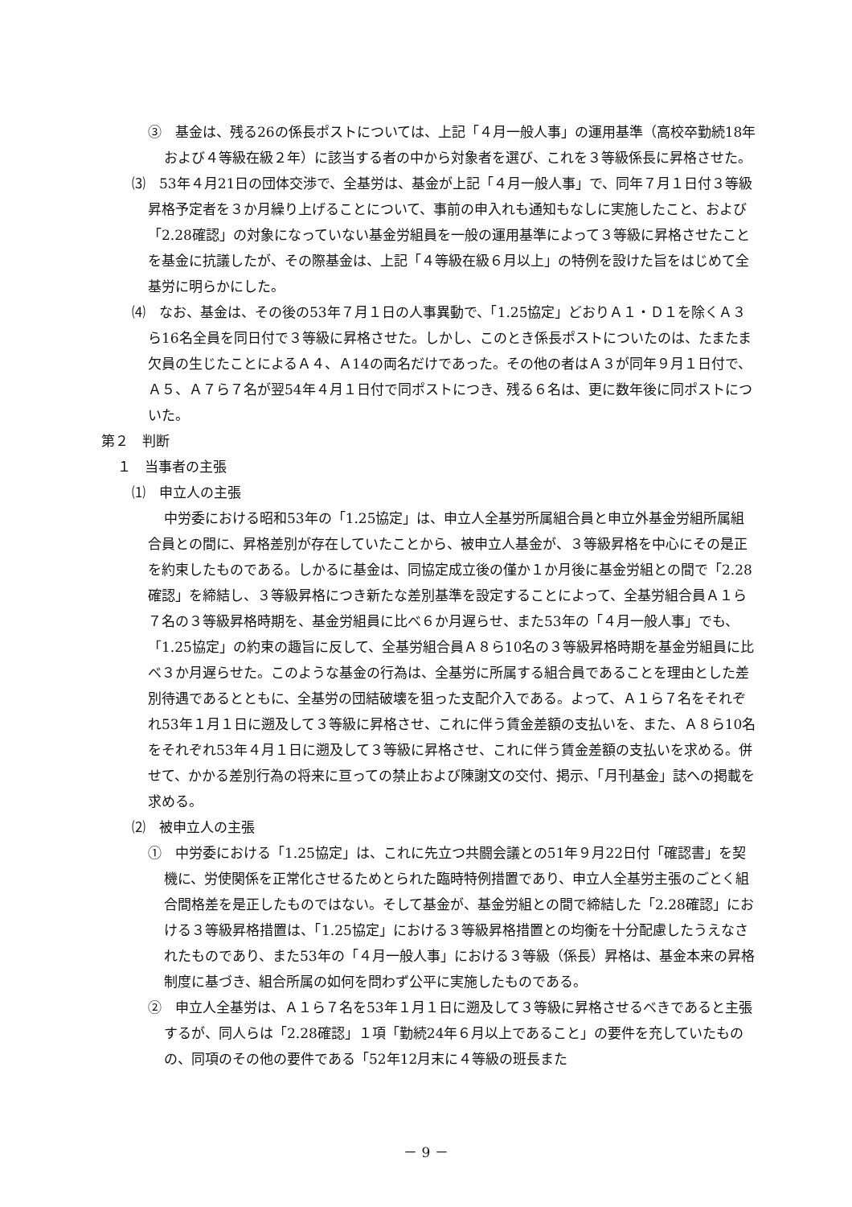③　基金は、残る26の係長ポストについては、上記「４月一般人事」の運用基準（高校卒勤続18年および４等級在級２年）に該当する者の中から対象者を選び、これを３等級係長に昇格させた。
⑶　53年４月21日の団体交渉で、全基労は、基金が上記「４月一般人事」で、同年７月１日付３等級昇格予定者を３か月繰り上げることについて、事前の申入れも通知もなしに実施したこと、および「2.28確認」の対象になっていない基金労組員を一般の運用基準によって３等級に昇格させたことを基金に抗議したが、その際基金は、上記「４等級在級６月以上」の特例を設けた旨をはじめて全基労に明らかにした。
⑷　なお、基金は、その後の53年７月１日の人事異動で、「1.25協定」どおりＡ１・Ｄ１を除くＡ３ら16名全員を同日付で３等級に昇格させた。しかし、このとき係長ポストについたのは、たまたま欠員の生じたことによるＡ４、Ａ14の両名だけであった。その他の者はＡ３が同年９月１日付で、Ａ５、Ａ７ら７名が翌54年４月１日付で同ポストにつき、残る６名は、更に数年後に同ポストについた。
第２　判断
１　当事者の主張
⑴　申立人の主張
中労委における昭和53年の「1.25協定」は、申立人全基労所属組合員と申立外基金労組所属組合員との間に、昇格差別が存在していたことから、被申立人基金が、３等級昇格を中心にその是正を約束したものである。しかるに基金は、同協定成立後の僅か１か月後に基金労組との間で「2.28確認」を締結し、３等級昇格につき新たな差別基準を設定することによって、全基労組合員Ａ１ら７名の３等級昇格時期を、基金労組員に比べ６か月遅らせ、また53年の「４月一般人事」でも、「1.25協定」の約束の趣旨に反して、全基労組合員Ａ８ら10名の３等級昇格時期を基金労組員に比べ３か月遅らせた。このような基金の行為は、全基労に所属する組合員であることを理由とした差別待遇であるとともに、全基労の団結破壊を狙った支配介入である。よって、Ａ１ら７名をそれぞれ53年１月１日に遡及して３等級に昇格させ、これに伴う賃金差額の支払いを、また、Ａ８ら10名をそれぞれ53年４月１日に遡及して３等級に昇格させ、これに伴う賃金差額の支払いを求める。併せて、かかる差別行為の将来に亘っての禁止および陳謝文の交付、掲示、「月刊基金」誌への掲載を求める。
⑵　被申立人の主張
①　中労委における「1.25協定」は、これに先立つ共闘会議との51年９月22日付「確認書」を契機に、労使関係を正常化させるためとられた臨時特例措置であり、申立人全基労主張のごとく組合間格差を是正したものではない。そして基金が、基金労組との間で締結した「2.28確認」における３等級昇格措置は、「1.25協定」における３等級昇格措置との均衡を十分配慮したうえなされたものであり、また53年の「４月一般人事」における３等級（係長）昇格は、基金本来の昇格制度に基づき、組合所属の如何を問わず公平に実施したものである。
②　申立人全基労は、Ａ１ら７名を53年１月１日に遡及して３等級に昇格させるべきであると主張するが、同人らは「2.28確認」１項「勤続24年６月以上であること」の要件を充していたものの、同項のその他の要件である「52年12月末に４等級の班長また
－ 9 －